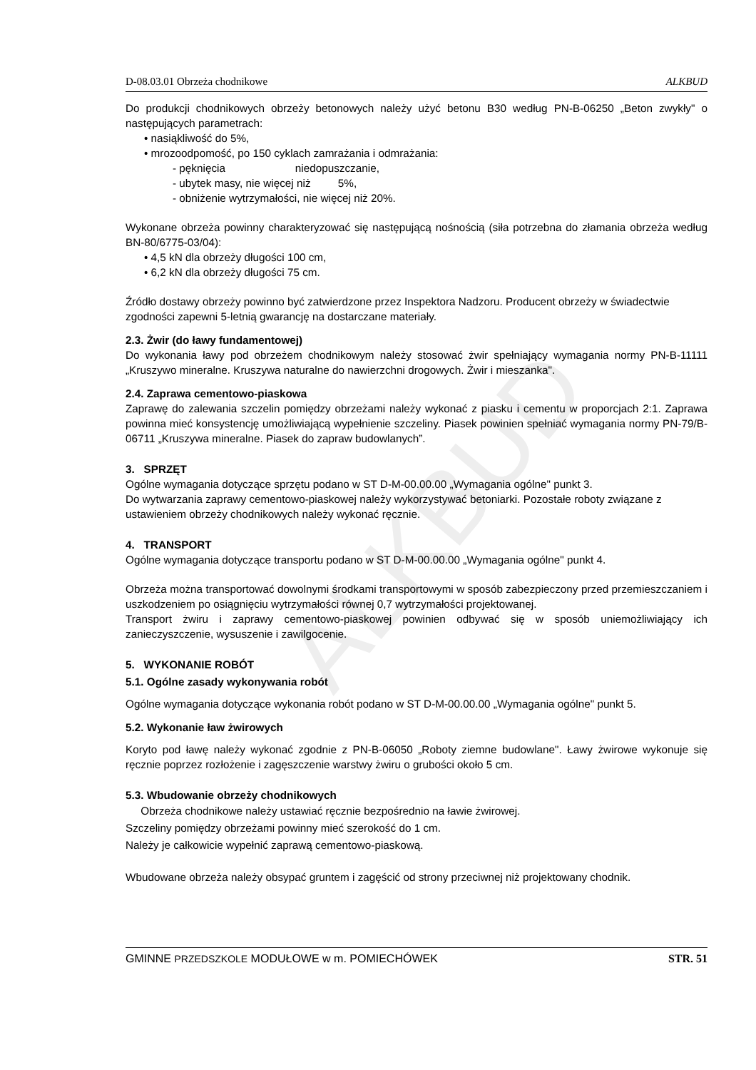ALKBUD
D-08.03.01 Obrzeża chodnikowe ALKBUD
Do produkcji chodnikowych obrzeży betonowych należy użyć betonu B30 według PN-B-06250 „Beton zwykły" o następujących parametrach:
• nasiąkliwość do 5%,
• mrozoodpomość, po 150 cyklach zamrażania i odmrażania:
- pęknięcia niedopuszczanie,
- ubytek masy, nie więcej niż 5%,
- obniżenie wytrzymałości, nie więcej niż 20%.
Wykonane obrzeża powinny charakteryzować się następującą nośnością (siła potrzebna do złamania obrzeża według BN-80/6775-03/04):
• 4,5 kN dla obrzeży długości 100 cm,
• 6,2 kN dla obrzeży długości 75 cm.
Źródło dostawy obrzeży powinno być zatwierdzone przez Inspektora Nadzoru. Producent obrzeży w świadectwie zgodności zapewni 5-letnią gwarancję na dostarczane materiały.
2.3. Żwir (do ławy fundamentowej)
Do wykonania ławy pod obrzeżem chodnikowym należy stosować żwir spełniający wymagania normy PN-B-11111 „Kruszywo mineralne. Kruszywa naturalne do nawierzchni drogowych. Żwir i mieszanka".
2.4. Zaprawa cementowo-piaskowa
Zaprawę do zalewania szczelin pomiędzy obrzeżami należy wykonać z piasku i cementu w proporcjach 2:1. Zaprawa powinna mieć konsystencję umożliwiającą wypełnienie szczeliny. Piasek powinien spełniać wymagania normy PN-79/B-06711 „Kruszywa mineralne. Piasek do zapraw budowlanych”.
3. SPRZĘT
Ogólne wymagania dotyczące sprzętu podano w ST D-M-00.00.00 „Wymagania ogólne" punkt 3.
Do wytwarzania zaprawy cementowo-piaskowej należy wykorzystywać betoniarki. Pozostałe roboty związane z ustawieniem obrzeży chodnikowych należy wykonać ręcznie.
4. TRANSPORT
Ogólne wymagania dotyczące transportu podano w ST D-M-00.00.00 „Wymagania ogólne" punkt 4.
Obrzeża można transportować dowolnymi środkami transportowymi w sposób zabezpieczony przed przemieszczaniem i uszkodzeniem po osiągnięciu wytrzymałości równej 0,7 wytrzymałości projektowanej.
Transport żwiru i zaprawy cementowo-piaskowej powinien odbywać się w sposób uniemożliwiający ich zanieczyszczenie, wysuszenie i zawilgocenie.
5. WYKONANIE ROBÓT
5.1. Ogólne zasady wykonywania robót
Ogólne wymagania dotyczące wykonania robót podano w ST D-M-00.00.00 „Wymagania ogólne" punkt 5.
5.2. Wykonanie ław żwirowych
Koryto pod ławę należy wykonać zgodnie z PN-B-06050 „Roboty ziemne budowlane". Ławy żwirowe wykonuje się ręcznie poprzez rozłożenie i zagęszczenie warstwy żwiru o grubości około 5 cm.
5.3. Wbudowanie obrzeży chodnikowych
Obrzeża chodnikowe należy ustawiać ręcznie bezpośrednio na ławie żwirowej.
Szczeliny pomiędzy obrzeżami powinny mieć szerokość do 1 cm.
Należy je całkowicie wypełnić zaprawą cementowo-piaskową.
Wbudowane obrzeża należy obsypać gruntem i zagęścić od strony przeciwnej niż projektowany chodnik.
GMINNE PRZEDSZKOLE MODUŁOWE w m. POMIECHÓWEK STR. 51